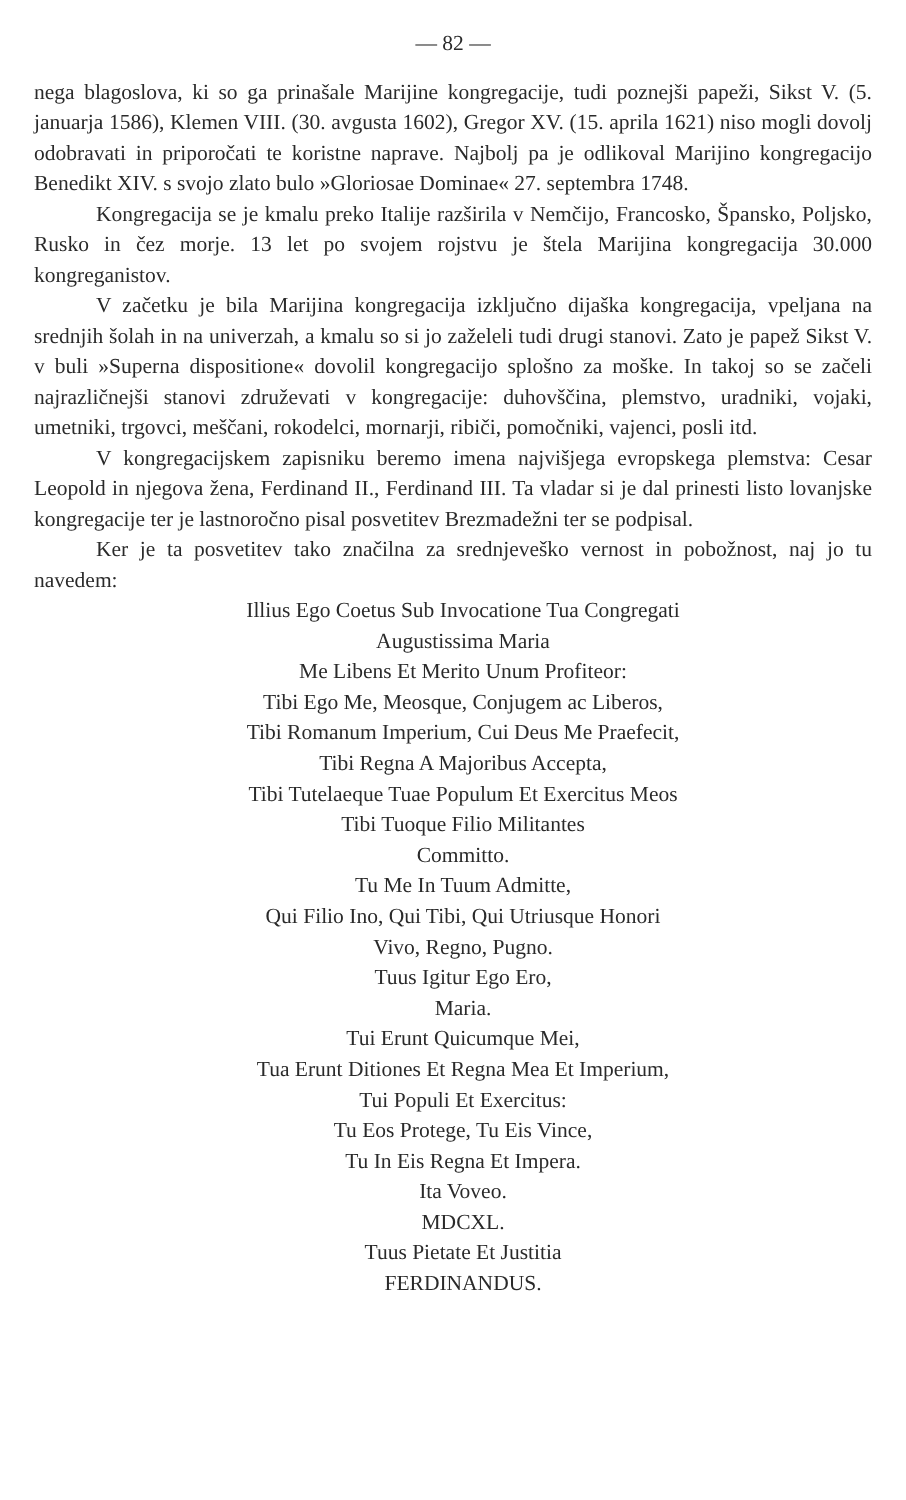— 82 —
nega blagoslova, ki so ga prinašale Marijine kongregacije, tudi poznejši papeži, Sikst V. (5. januarja 1586), Klemen VIII. (30. avgusta 1602), Gregor XV. (15. aprila 1621) niso mogli dovolj odobravati in priporočati te koristne naprave. Najbolj pa je odlikoval Marijino kongregacijo Benedikt XIV. s svojo zlato bulo »Gloriosae Dominae« 27. septembra 1748.
Kongregacija se je kmalu preko Italije razširila v Nemčijo, Francosko, Špansko, Poljsko, Rusko in čez morje. 13 let po svojem rojstvu je štela Marijina kongregacija 30.000 kongreganistov.
V začetku je bila Marijina kongregacija izključno dijaška kongregacija, vpeljana na srednjih šolah in na univerzah, a kmalu so si jo zaželeli tudi drugi stanovi. Zato je papež Sikst V. v buli »Superna dispositione« dovolil kongregacijo splošno za moške. In takoj so se začeli najrazličnejši stanovi združevati v kongregacije: duhovščina, plemstvo, uradniki, vojaki, umetniki, trgovci, meščani, rokodelci, mornarji, ribiči, pomočniki, vajenci, posli itd.
V kongregacijskem zapisniku beremo imena najvišjega evropskega plemstva: Cesar Leopold in njegova žena, Ferdinand II., Ferdinand III. Ta vladar si je dal prinesti listo lovanjske kongregacije ter je lastnoročno pisal posvetitev Brezmadežni ter se podpisal.
Ker je ta posvetitev tako značilna za srednjeveško vernost in pobožnost, naj jo tu navedem:
Illius Ego Coetus Sub Invocatione Tua Congregati
Augustissima Maria
Me Libens Et Merito Unum Profiteor:
Tibi Ego Me, Meosque, Conjugem ac Liberos,
Tibi Romanum Imperium, Cui Deus Me Praefecit,
Tibi Regna A Majoribus Accepta,
Tibi Tutelaeque Tuae Populum Et Exercitus Meos
Tibi Tuoque Filio Militantes
Committo.
Tu Me In Tuum Admitte,
Qui Filio Ino, Qui Tibi, Qui Utriusque Honori
Vivo, Regno, Pugno.
Tuus Igitur Ego Ero,
Maria.
Tui Erunt Quicumque Mei,
Tua Erunt Ditiones Et Regna Mea Et Imperium,
Tui Populi Et Exercitus:
Tu Eos Protege, Tu Eis Vince,
Tu In Eis Regna Et Impera.
Ita Voveo.
MDCXL.
Tuus Pietate Et Justitia
FERDINANDUS.